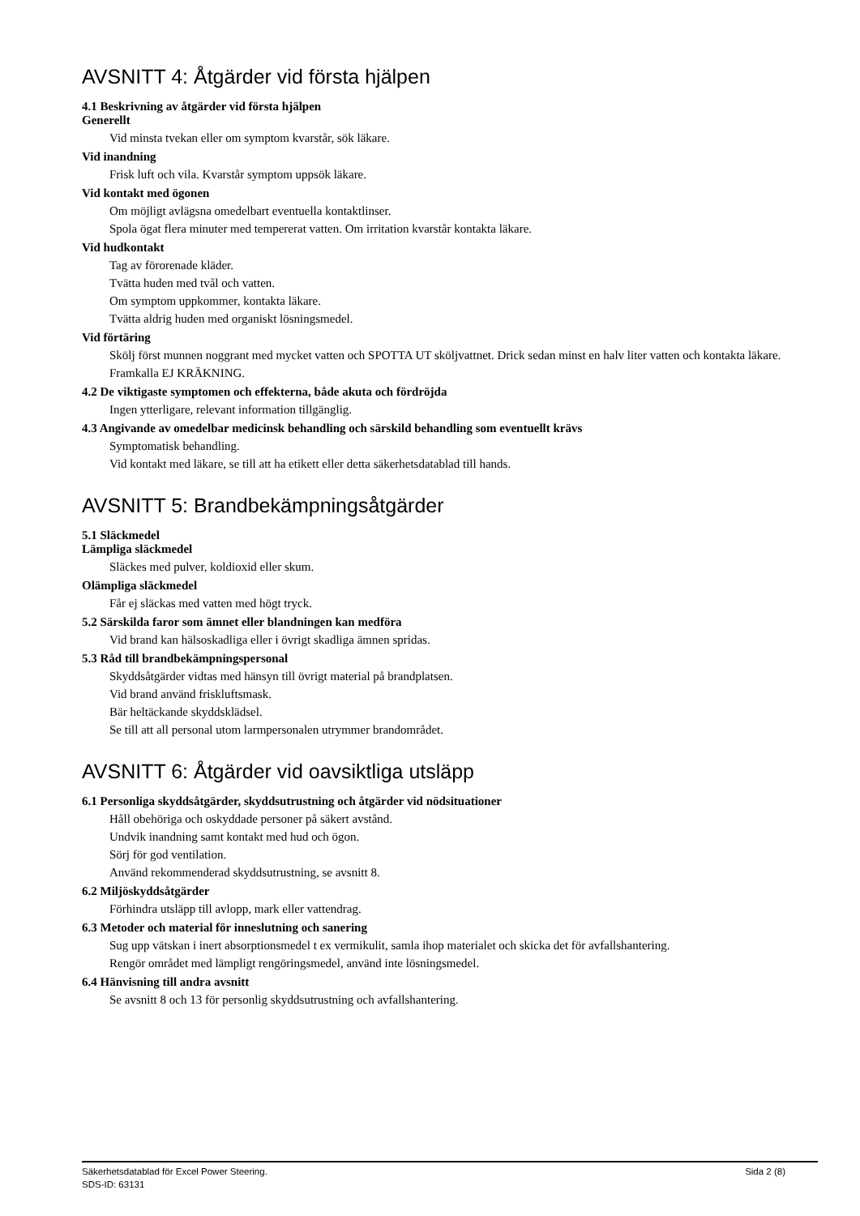AVSNITT 4: Åtgärder vid första hjälpen
4.1 Beskrivning av åtgärder vid första hjälpen
Generellt
Vid minsta tvekan eller om symptom kvarstår, sök läkare.
Vid inandning
Frisk luft och vila. Kvarstår symptom uppsök läkare.
Vid kontakt med ögonen
Om möjligt avlägsna omedelbart eventuella kontaktlinser.
Spola ögat flera minuter med tempererat vatten. Om irritation kvarstår kontakta läkare.
Vid hudkontakt
Tag av förorenade kläder.
Tvätta huden med tvål och vatten.
Om symptom uppkommer, kontakta läkare.
Tvätta aldrig huden med organiskt lösningsmedel.
Vid förtäring
Skölj först munnen noggrant med mycket vatten och SPOTTA UT sköljvattnet. Drick sedan minst en halv liter vatten och kontakta läkare. Framkalla EJ KRÄKNING.
4.2 De viktigaste symptomen och effekterna, både akuta och fördröjda
Ingen ytterligare, relevant information tillgänglig.
4.3 Angivande av omedelbar medicinsk behandling och särskild behandling som eventuellt krävs
Symptomatisk behandling.
Vid kontakt med läkare, se till att ha etikett eller detta säkerhetsdatablad till hands.
AVSNITT 5: Brandbekämpningsåtgärder
5.1 Släckmedel
Lämpliga släckmedel
Släckes med pulver, koldioxid eller skum.
Olämpliga släckmedel
Får ej släckas med vatten med högt tryck.
5.2 Särskilda faror som ämnet eller blandningen kan medföra
Vid brand kan hälsoskadliga eller i övrigt skadliga ämnen spridas.
5.3 Råd till brandbekämpningspersonal
Skyddsåtgärder vidtas med hänsyn till övrigt material på brandplatsen.
Vid brand använd friskluftsmask.
Bär heltäckande skyddsklädsel.
Se till att all personal utom larmpersonalen utrymmer brandområdet.
AVSNITT 6: Åtgärder vid oavsiktliga utsläpp
6.1 Personliga skyddsåtgärder, skyddsutrustning och åtgärder vid nödsituationer
Håll obehöriga och oskyddade personer på säkert avstånd.
Undvik inandning samt kontakt med hud och ögon.
Sörj för god ventilation.
Använd rekommenderad skyddsutrustning, se avsnitt 8.
6.2 Miljöskyddsåtgärder
Förhindra utsläpp till avlopp, mark eller vattendrag.
6.3 Metoder och material för inneslutning och sanering
Sug upp vätskan i inert absorptionsmedel t ex vermikulit, samla ihop materialet och skicka det för avfallshantering.
Rengör området med lämpligt rengöringsmedel, använd inte lösningsmedel.
6.4 Hänvisning till andra avsnitt
Se avsnitt 8 och 13 för personlig skyddsutrustning och avfallshantering.
Sida 2 (8) Säkerhetsdatablad för Excel Power Steering.
SDS-ID: 63131